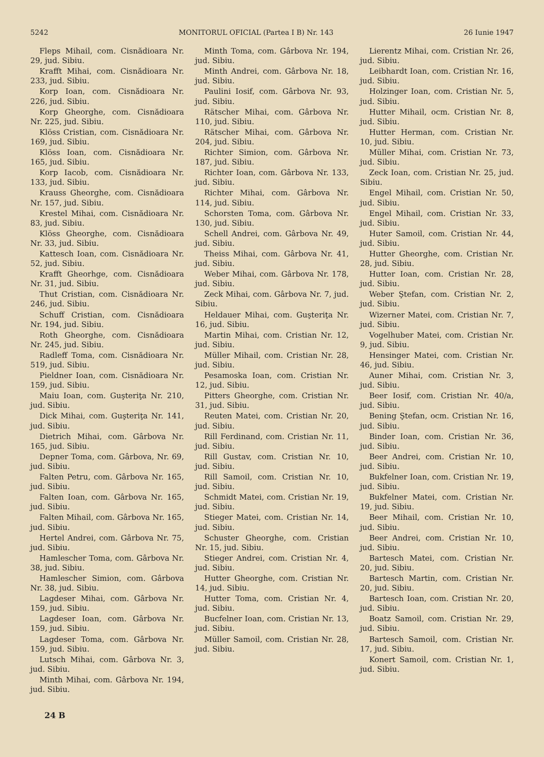5242 MONITORUL OFICIAL (Partea I B) Nr. 143 26 Iunie 1947
Fleps Mihail, com. Cisnădioara Nr. 29, jud. Sibiu.
Krafft Mihai, com. Cisnădioara Nr. 233, jud. Sibiu.
Korp Ioan, com. Cisnădioara Nr. 226, jud. Sibiu.
Korp Gheorghe, com. Cisnădioara Nr. 225, jud. Sibiu.
Klöss Cristian, com. Cisnădioara Nr. 169, jud. Sibiu.
Klöss Ioan, com. Cisnădioara Nr. 165, jud. Sibiu.
Korp Iacob, com. Cisnădioara Nr. 133, jud. Sibiu.
Krauss Gheorghe, com. Cisnădioara Nr. 157, jud. Sibiu.
Krestel Mihai, com. Cisnădioara Nr. 83, jud. Sibiu.
Klöss Gheorghe, com. Cisnădioara Nr. 33, jud. Sibiu.
Kattesch Ioan, com. Cisnădioara Nr. 52, jud. Sibiu.
Krafft Gheorhge, com. Cisnădioara Nr. 31, jud. Sibiu.
Thut Cristian, com. Cisnădioara Nr. 246, jud. Sibiu.
Schuff Cristian, com. Cisnădioara Nr. 194, jud. Sibiu.
Roth Gheorghe, com. Cisnădioara Nr. 245, jud. Sibiu.
Radleff Toma, com. Cisnădioara Nr. 519, jud. Sibiu.
Pieldner Ioan, com. Cisnădioara Nr. 159, jud. Sibiu.
Maiu Ioan, com. Guşteriţa Nr. 210, jud. Sibiu.
Dick Mihai, com. Guşteriţa Nr. 141, jud. Sibiu.
Dietrich Mihai, com. Gârbova Nr. 165, jud. Sibiu.
Depner Toma, com. Gârbova, Nr. 69, jud. Sibiu.
Falten Petru, com. Gârbova Nr. 165, jud. Sibiu.
Falten Ioan, com. Gârbova Nr. 165, jud. Sibiu.
Falten Mihail, com. Gârbova Nr. 165, jud. Sibiu.
Hertel Andrei, com. Gârbova Nr. 75, jud. Sibiu.
Hamlescher Toma, com. Gârbova Nr. 38, jud. Sibiu.
Hamlescher Simion, com. Gârbova Nr. 38, jud. Sibiu.
Lagdeser Mihai, com. Gârbova Nr. 159, jud. Sibiu.
Lagdeser Ioan, com. Gârbova Nr. 159, jud. Sibiu.
Lagdeser Toma, com. Gârbova Nr. 159, jud. Sibiu.
Lutsch Mihai, com. Gârbova Nr. 3, jud. Sibiu.
Minth Mihai, com. Gârbova Nr. 194, jud. Sibiu.
Minth Toma, com. Gârbova Nr. 194, jud. Sibiu.
Minth Andrei, com. Gârbova Nr. 18, jud. Sibiu.
Paulini Iosif, com. Gârbova Nr. 93, jud. Sibiu.
Rätscher Mihai, com. Gârbova Nr. 110, jud. Sibiu.
Rätscher Mihai, com. Gârbova Nr. 204, jud. Sibiu.
Richter Simion, com. Gârbova Nr. 187, jud. Sibiu.
Richter Ioan, com. Gârbova Nr. 133, jud. Sibiu.
Richter Mihai, com. Gârbova Nr. 114, jud. Sibiu.
Schorsten Toma, com. Gârbova Nr. 130, jud. Sibiu.
Schell Andrei, com. Gârbova Nr. 49, jud. Sibiu.
Theiss Mihai, com. Gârbova Nr. 41, jud. Sibiu.
Weber Mihai, com. Gârbova Nr. 178, jud. Sibiu.
Zeck Mihai, com. Gârbova Nr. 7, jud. Sibiu.
Heldauer Mihai, com. Guşteriţa Nr. 16, jud. Sibiu.
Martin Mihai, com. Cristian Nr. 12, jud. Sibiu.
Müller Mihail, com. Cristian Nr. 28, jud. Sibiu.
Pesamoska Ioan, com. Cristian Nr. 12, jud. Sibiu.
Pitters Gheorghe, com. Cristian Nr. 31, jud. Sibiu.
Reuten Matei, com. Cristian Nr. 20, jud. Sibiu.
Rill Ferdinand, com. Cristian Nr. 11, jud. Sibiu.
Rill Gustav, com. Cristian Nr. 10, jud. Sibiu.
Rill Samoil, com. Cristian Nr. 10, jud. Sibiu.
Schmidt Matei, com. Cristian Nr. 19, jud. Sibiu.
Stieger Matei, com. Cristian Nr. 14, jud. Sibiu.
Schuster Gheorghe, com. Cristian Nr. 15, jud. Sibiu.
Stieger Andrei, com. Cristian Nr. 4, jud. Sibiu.
Hutter Gheorghe, com. Cristian Nr. 14, jud. Sibiu.
Hutter Toma, com. Cristian Nr. 4, jud. Sibiu.
Bucfelner Ioan, com. Cristian Nr. 13, jud. Sibiu.
Müller Samoil, com. Cristian Nr. 28, jud. Sibiu.
Lierentz Mihai, com. Cristian Nr. 26, jud. Sibiu.
Leibhardt Ioan, com. Cristian Nr. 16, jud. Sibiu.
Holzinger Ioan, com. Cristian Nr. 5, jud. Sibiu.
Hutter Mihail, ocm. Cristian Nr. 8, jud. Sibiu.
Hutter Herman, com. Cristian Nr. 10, jud. Sibiu.
Müller Mihai, com. Cristian Nr. 73, jud. Sibiu.
Zeck Ioan, com. Cristian Nr. 25, jud. Sibiu.
Engel Mihail, com. Cristian Nr. 50, jud. Sibiu.
Engel Mihail, com. Cristian Nr. 33, jud. Sibiu.
Huter Samoil, com. Cristian Nr. 44, jud. Sibiu.
Hutter Gheorghe, com. Cristian Nr. 28, jud. Sibiu.
Hutter Ioan, com. Cristian Nr. 28, jud. Sibiu.
Weber Ştefan, com. Cristian Nr. 2, jud. Sibiu.
Wizerner Matei, com. Cristian Nr. 7, jud. Sibiu.
Vogelhuber Matei, com. Cristian Nr. 9, jud. Sibiu.
Hensinger Matei, com. Cristian Nr. 46, jud. Sibiu.
Auner Mihai, com. Cristian Nr. 3, jud. Sibiu.
Beer Iosif, com. Cristian Nr. 40/a, jud. Sibiu.
Bening Ştefan, ocm. Cristian Nr. 16, jud. Sibiu.
Binder Ioan, com. Cristian Nr. 36, jud. Sibiu.
Beer Andrei, com. Cristian Nr. 10, jud. Sibiu.
Bukfelner Ioan, com. Cristian Nr. 19, jud. Sibiu.
Bukfelner Matei, com. Cristian Nr. 19, jud. Sibiu.
Beer Mihail, com. Cristian Nr. 10, jud. Sibiu.
Beer Andrei, com. Cristian Nr. 10, jud. Sibiu.
Bartesch Matei, com. Cristian Nr. 20, jud. Sibiu.
Bartesch Martin, com. Cristian Nr. 20, jud. Sibiu.
Bartesch Ioan, com. Cristian Nr. 20, jud. Sibiu.
Boatz Samoil, com. Cristian Nr. 29, jud. Sibiu.
Bartesch Samoil, com. Cristian Nr. 17, jud. Sibiu.
Konert Samoil, com. Cristian Nr. 1, jud. Sibiu.
24 B